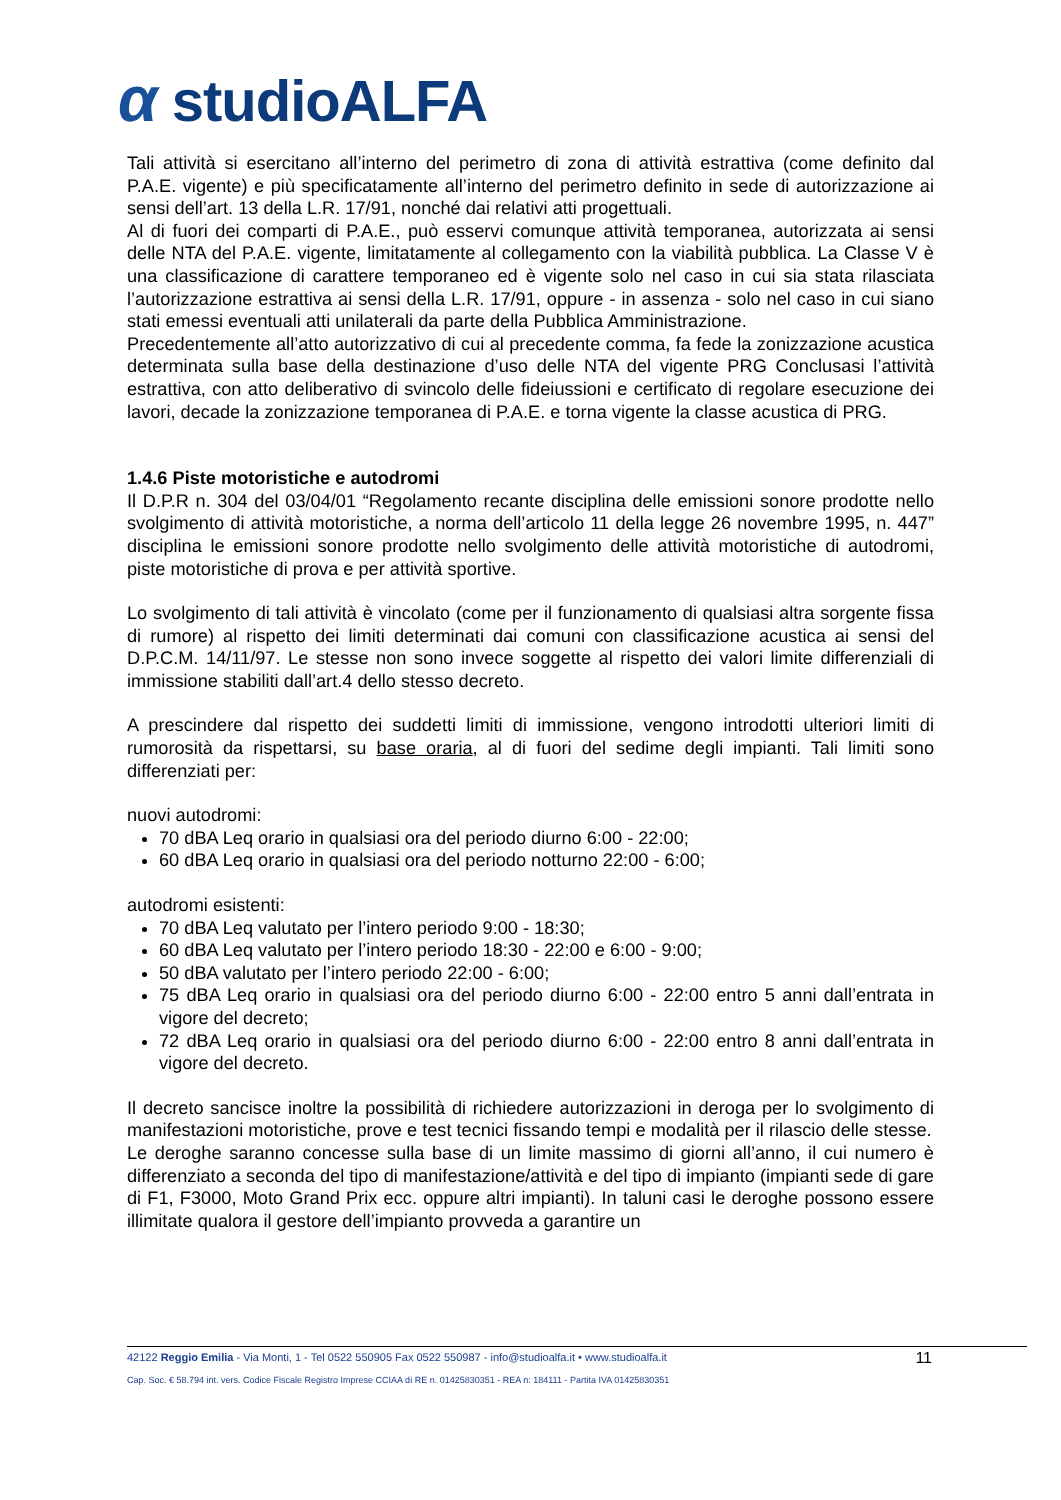α studioALFA
Tali attività si esercitano all’interno del perimetro di zona di attività estrattiva (come definito dal P.A.E. vigente) e più specificatamente all’interno del perimetro definito in sede di autorizzazione ai sensi dell’art. 13 della L.R. 17/91, nonché dai relativi atti progettuali.
Al di fuori dei comparti di P.A.E., può esservi comunque attività temporanea, autorizzata ai sensi delle NTA del P.A.E. vigente, limitatamente al collegamento con la viabilità pubblica. La Classe V è una classificazione di carattere temporaneo ed è vigente solo nel caso in cui sia stata rilasciata l’autorizzazione estrattiva ai sensi della L.R. 17/91, oppure - in assenza - solo nel caso in cui siano stati emessi eventuali atti unilaterali da parte della Pubblica Amministrazione.
Precedentemente all’atto autorizzativo di cui al precedente comma, fa fede la zonizzazione acustica determinata sulla base della destinazione d’uso delle NTA del vigente PRG Conclusasi l’attività estrattiva, con atto deliberativo di svincolo delle fideiussioni e certificato di regolare esecuzione dei lavori, decade la zonizzazione temporanea di P.A.E. e torna vigente la classe acustica di PRG.
1.4.6 Piste motoristiche e autodromi
Il D.P.R n. 304 del 03/04/01 “Regolamento recante disciplina delle emissioni sonore prodotte nello svolgimento di attività motoristiche, a norma dell’articolo 11 della legge 26 novembre 1995, n. 447” disciplina le emissioni sonore prodotte nello svolgimento delle attività motoristiche di autodromi, piste motoristiche di prova e per attività sportive.
Lo svolgimento di tali attività è vincolato (come per il funzionamento di qualsiasi altra sorgente fissa di rumore) al rispetto dei limiti determinati dai comuni con classificazione acustica ai sensi del D.P.C.M. 14/11/97. Le stesse non sono invece soggette al rispetto dei valori limite differenziali di immissione stabiliti dall’art.4 dello stesso decreto.
A prescindere dal rispetto dei suddetti limiti di immissione, vengono introdotti ulteriori limiti di rumorosità da rispettarsi, su base oraria, al di fuori del sedime degli impianti. Tali limiti sono differenziati per:
nuovi autodromi:
70 dBA Leq orario in qualsiasi ora del periodo diurno 6:00 - 22:00;
60 dBA Leq orario in qualsiasi ora del periodo notturno 22:00 - 6:00;
autodromi esistenti:
70 dBA Leq valutato per l’intero periodo 9:00 - 18:30;
60 dBA Leq valutato per l’intero periodo 18:30 - 22:00 e 6:00 - 9:00;
50 dBA valutato per l’intero periodo 22:00 - 6:00;
75 dBA Leq orario in qualsiasi ora del periodo diurno 6:00 - 22:00 entro 5 anni dall’entrata in vigore del decreto;
72 dBA Leq orario in qualsiasi ora del periodo diurno 6:00 - 22:00 entro 8 anni dall’entrata in vigore del decreto.
Il decreto sancisce inoltre la possibilità di richiedere autorizzazioni in deroga per lo svolgimento di manifestazioni motoristiche, prove e test tecnici fissando tempi e modalità per il rilascio delle stesse.
Le deroghe saranno concesse sulla base di un limite massimo di giorni all’anno, il cui numero è differenziato a seconda del tipo di manifestazione/attività e del tipo di impianto (impianti sede di gare di F1, F3000, Moto Grand Prix ecc. oppure altri impianti). In taluni casi le deroghe possono essere illimitate qualora il gestore dell’impianto provveda a garantire un
42122 Reggio Emilia - Via Monti, 1 - Tel 0522 550905 Fax 0522 550987 - info@studioalfa.it • www.studioalfa.it
11
Cap. Soc. € 58.794 int. vers. Codice Fiscale Registro Imprese CCIAA di RE n. 01425830351 - REA n: 184111 - Partita IVA 01425830351